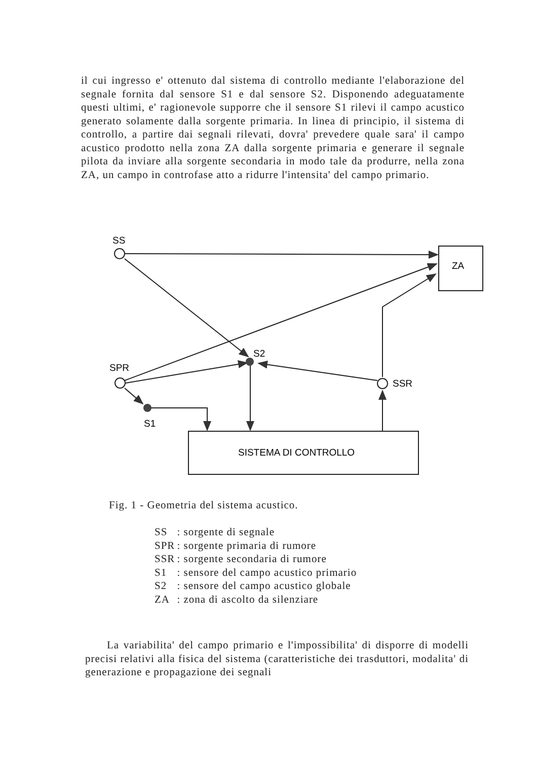il cui ingresso e' ottenuto dal sistema di controllo mediante l'elaborazione del segnale fornita dal sensore S1 e dal sensore S2. Disponendo adeguatamente questi ultimi, e' ragionevole supporre che il sensore S1 rilevi il campo acustico generato solamente dalla sorgente primaria. In linea di principio, il sistema di controllo, a partire dai segnali rilevati, dovra' prevedere quale sara' il campo acustico prodotto nella zona ZA dalla sorgente primaria e generare il segnale pilota da inviare alla sorgente secondaria in modo tale da produrre, nella zona ZA, un campo in controfase atto a ridurre l'intensita' del campo primario.
SS
SPR
S2
SSR
S1
ZA
SISTEMA DI CONTROLLO
Fig. 1 - Geometria del sistema acustico.
| SS | : sorgente di segnale |
| SPR | : sorgente primaria di rumore |
| SSR | : sorgente secondaria di rumore |
| S1 | : sensore del campo acustico primario |
| S2 | : sensore del campo acustico globale |
| ZA | : zona di ascolto da silenziare |
La variabilita' del campo primario e l'impossibilita' di disporre di modelli precisi relativi alla fisica del sistema (caratteristiche dei trasduttori, modalita' di generazione e propagazione dei segnali